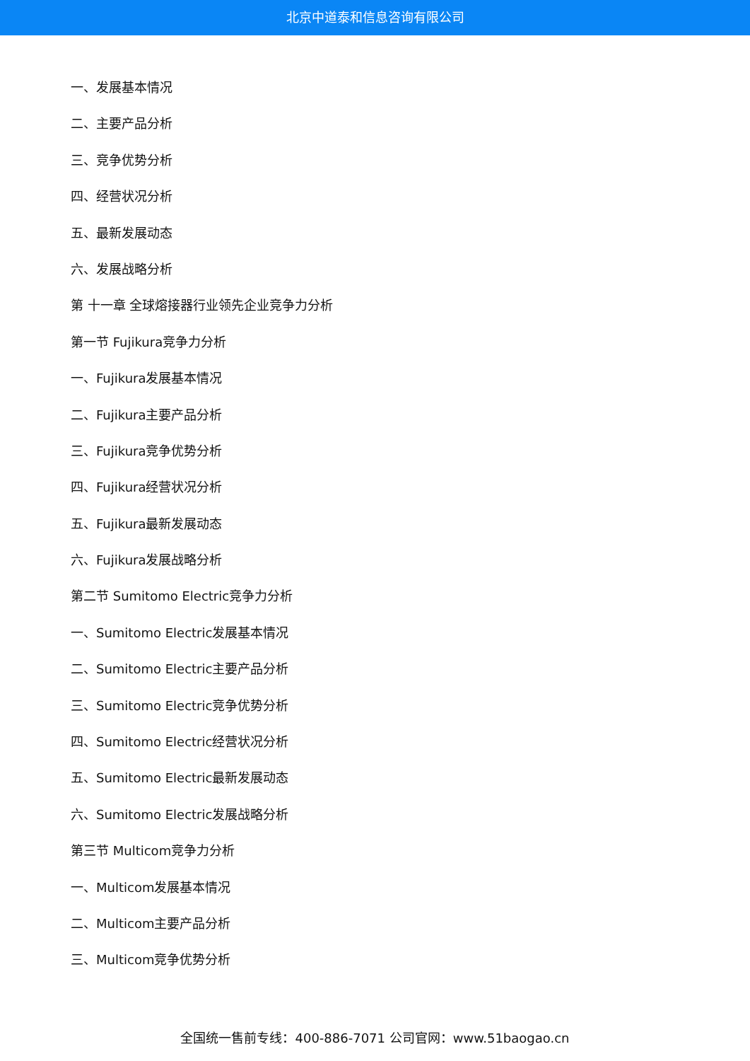北京中道泰和信息咨询有限公司
一、发展基本情况
二、主要产品分析
三、竞争优势分析
四、经营状况分析
五、最新发展动态
六、发展战略分析
第 十一章 全球熔接器行业领先企业竞争力分析
第一节 Fujikura竞争力分析
一、Fujikura发展基本情况
二、Fujikura主要产品分析
三、Fujikura竞争优势分析
四、Fujikura经营状况分析
五、Fujikura最新发展动态
六、Fujikura发展战略分析
第二节 Sumitomo Electric竞争力分析
一、Sumitomo Electric发展基本情况
二、Sumitomo Electric主要产品分析
三、Sumitomo Electric竞争优势分析
四、Sumitomo Electric经营状况分析
五、Sumitomo Electric最新发展动态
六、Sumitomo Electric发展战略分析
第三节 Multicom竞争力分析
一、Multicom发展基本情况
二、Multicom主要产品分析
三、Multicom竞争优势分析
全国统一售前专线：400-886-7071 公司官网：www.51baogao.cn